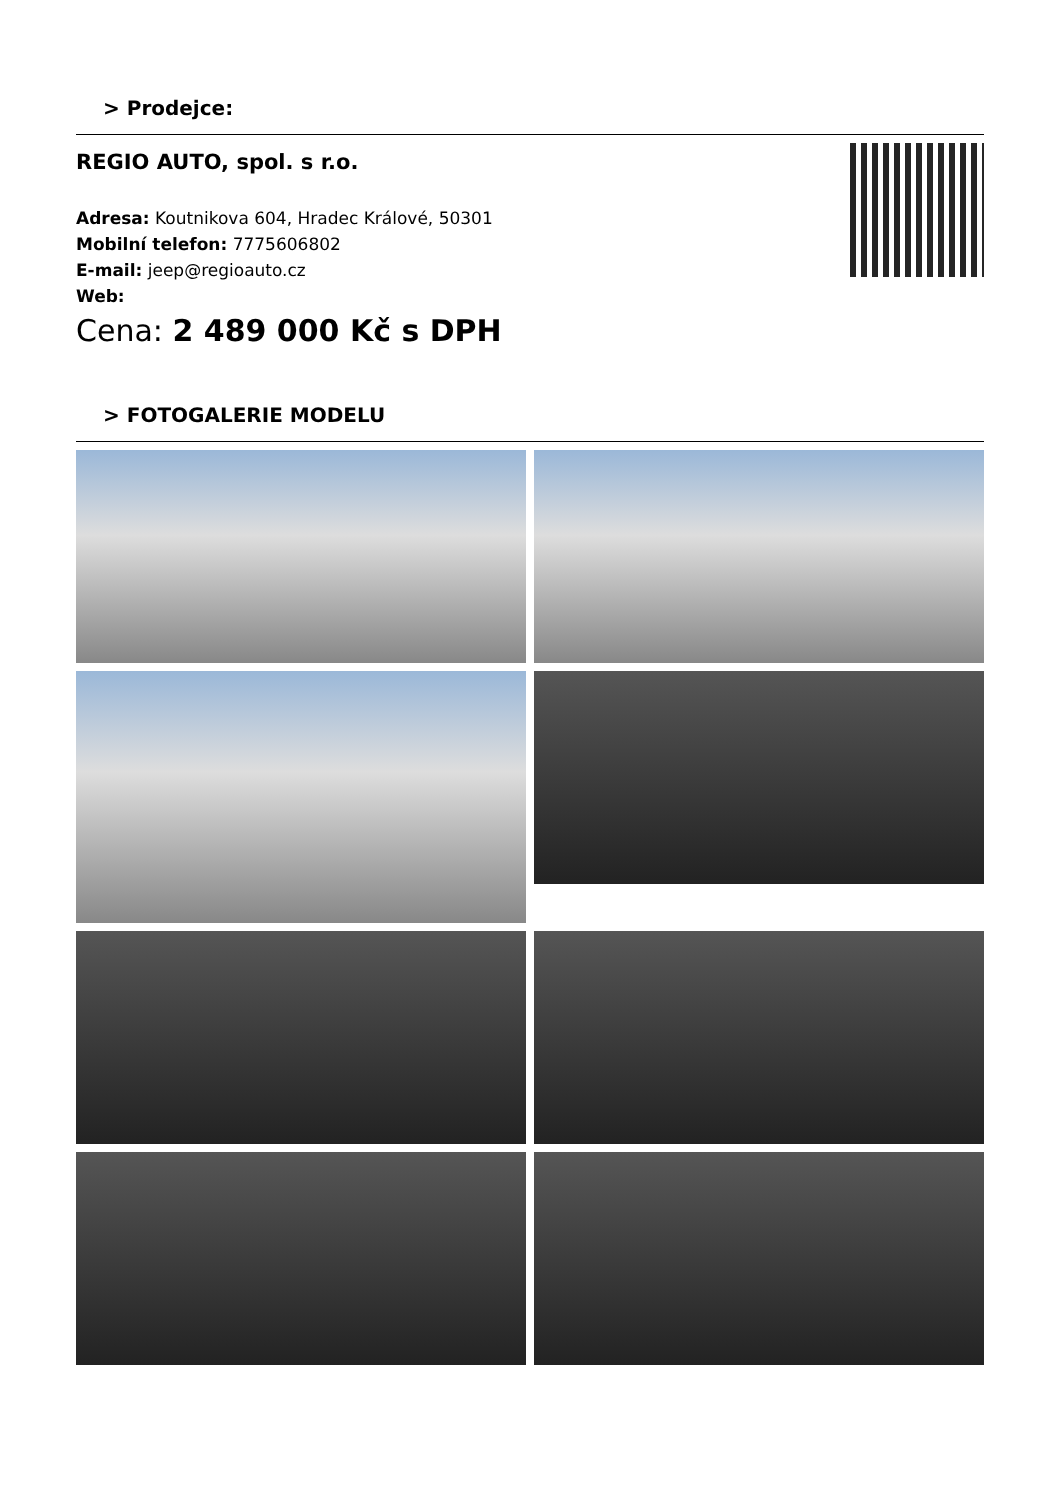> Prodejce:
REGIO AUTO, spol. s r.o.
Adresa: Koutnikova 604, Hradec Králové, 50301
Mobilní telefon: 7775606802
E-mail: jeep@regioauto.cz
Web:
Cena: 2 489 000 Kč s DPH
> FOTOGALERIE MODELU